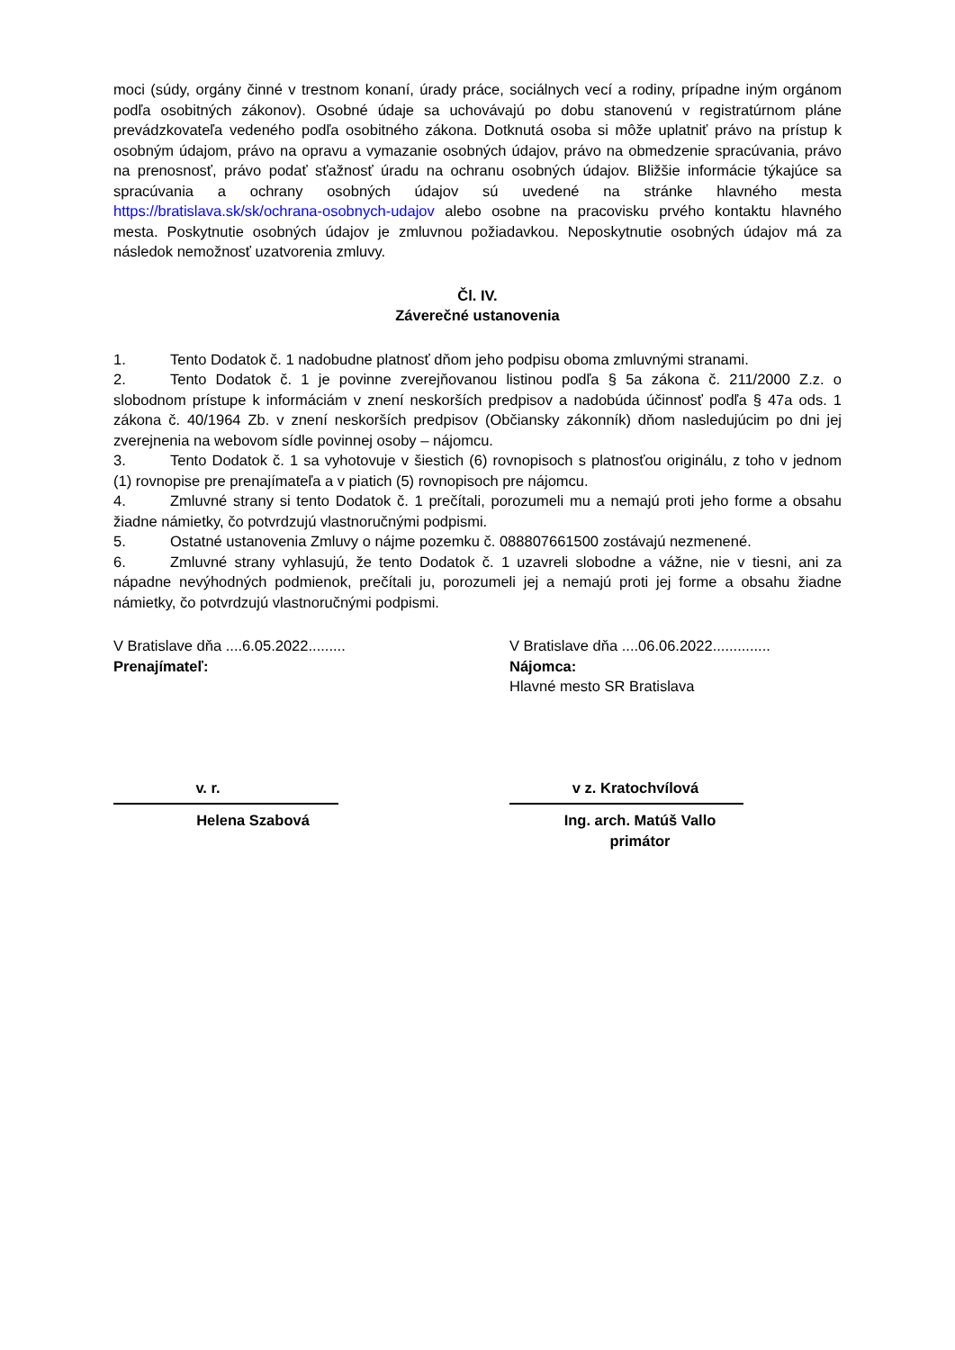moci (súdy, orgány činné v trestnom konaní, úrady práce, sociálnych vecí a rodiny, prípadne iným orgánom podľa osobitných zákonov). Osobné údaje sa uchovávajú po dobu stanovenú v registratúrnom pláne prevádzkovateľa vedeného podľa osobitného zákona. Dotknutá osoba si môže uplatniť právo na prístup k osobným údajom, právo na opravu a vymazanie osobných údajov, právo na obmedzenie spracúvania, právo na prenosnosť, právo podať sťažnosť úradu na ochranu osobných údajov. Bližšie informácie týkajúce sa spracúvania a ochrany osobných údajov sú uvedené na stránke hlavného mesta https://bratislava.sk/sk/ochrana-osobnych-udajov alebo osobne na pracovisku prvého kontaktu hlavného mesta. Poskytnutie osobných údajov je zmluvnou požiadavkou. Neposkytnutie osobných údajov má za následok nemožnosť uzatvorenia zmluvy.
Čl. IV.
Záverečné ustanovenia
1. Tento Dodatok č. 1 nadobudne platnosť dňom jeho podpisu oboma zmluvnými stranami.
2. Tento Dodatok č. 1 je povinne zverejňovanou listinou podľa § 5a zákona č. 211/2000 Z.z. o slobodnom prístupe k informáciám v znení neskorších predpisov a nadobúda účinnosť podľa § 47a ods. 1 zákona č. 40/1964 Zb. v znení neskorších predpisov (Občiansky zákonník) dňom nasledujúcim po dni jej zverejnenia na webovom sídle povinnej osoby – nájomcu.
3. Tento Dodatok č. 1 sa vyhotovuje v šiestich (6) rovnopisoch s platnosťou originálu, z toho v jednom (1) rovnopise pre prenajímateľa a v piatich (5) rovnopisoch pre nájomcu.
4. Zmluvné strany si tento Dodatok č. 1 prečítali, porozumeli mu a nemajú proti jeho forme a obsahu žiadne námietky, čo potvrdzujú vlastnoručnými podpismi.
5. Ostatné ustanovenia Zmluvy o nájme pozemku č. 088807661500 zostávajú nezmenené.
6. Zmluvné strany vyhlasujú, že tento Dodatok č. 1 uzavreli slobodne a vážne, nie v tiesni, ani za nápadne nevýhodných podmienok, prečítali ju, porozumeli jej a nemajú proti jej forme a obsahu žiadne námietky, čo potvrdzujú vlastnoručnými podpismi.
V Bratislave dňa ....6.05.2022.........
Prenajímateľ:
v. r.
Helena Szabová
V Bratislave dňa ....06.06.2022..............
Nájomca:
Hlavné mesto SR Bratislava
v z. Kratochvílová
Ing. arch. Matúš Vallo
primátor